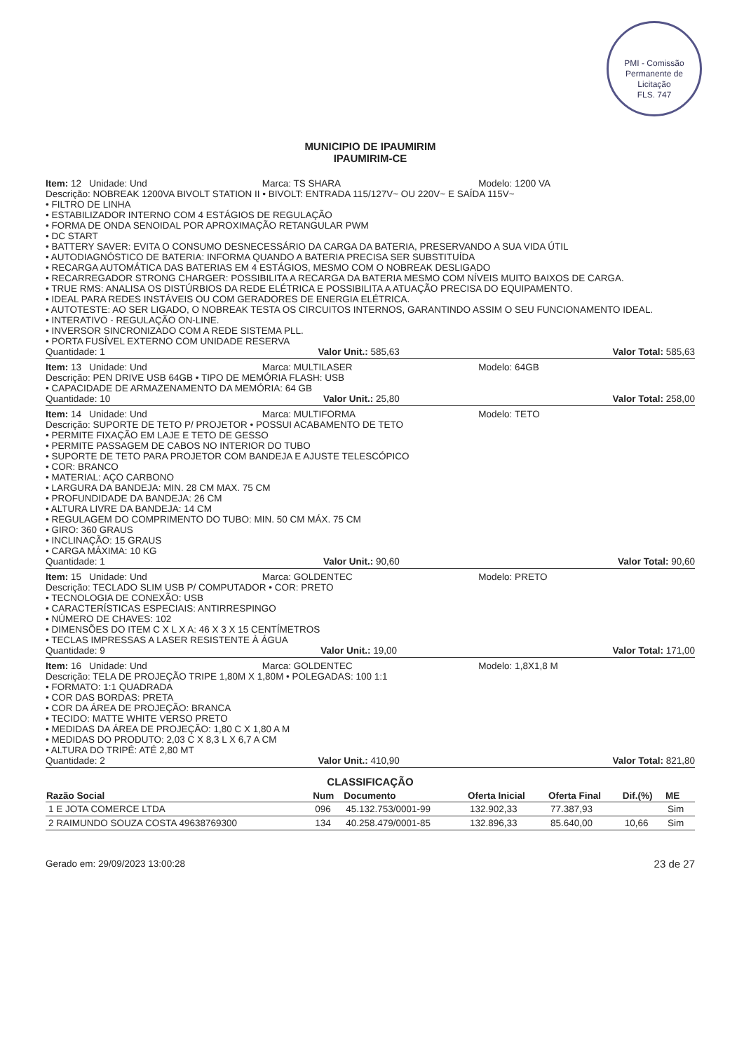PMI - Comissão Permanente de Licitação
FLS. 747
MUNICIPIO DE IPAUMIRIM
IPAUMIRIM-CE
Item: 12 Unidade: Und Marca: TS SHARA Modelo: 1200 VA
Descrição: NOBREAK 1200VA BIVOLT STATION II • BIVOLT: ENTRADA 115/127V~ OU 220V~ E SAÍDA 115V~
• FILTRO DE LINHA
• ESTABILIZADOR INTERNO COM 4 ESTÁGIOS DE REGULAÇÃO
• FORMA DE ONDA SENOIDAL POR APROXIMAÇÃO RETANGULAR PWM
• DC START
• BATTERY SAVER: EVITA O CONSUMO DESNECESSÁRIO DA CARGA DA BATERIA, PRESERVANDO A SUA VIDA ÚTIL
• AUTODIAGNÓSTICO DE BATERIA: INFORMA QUANDO A BATERIA PRECISA SER SUBSTITUÍDA
• RECARGA AUTOMÁTICA DAS BATERIAS EM 4 ESTÁGIOS, MESMO COM O NOBREAK DESLIGADO
• RECARREGADOR STRONG CHARGER: POSSIBILITA A RECARGA DA BATERIA MESMO COM NÍVEIS MUITO BAIXOS DE CARGA.
• TRUE RMS: ANALISA OS DISTÚRBIOS DA REDE ELÉTRICA E POSSIBILITA A ATUAÇÃO PRECISA DO EQUIPAMENTO.
• IDEAL PARA REDES INSTÁVEIS OU COM GERADORES DE ENERGIA ELÉTRICA.
• AUTOTESTE: AO SER LIGADO, O NOBREAK TESTA OS CIRCUITOS INTERNOS, GARANTINDO ASSIM O SEU FUNCIONAMENTO IDEAL.
• INTERATIVO - REGULAÇÃO ON-LINE.
• INVERSOR SINCRONIZADO COM A REDE SISTEMA PLL.
• PORTA FUSÍVEL EXTERNO COM UNIDADE RESERVA
Quantidade: 1 Valor Unit.: 585,63 Valor Total: 585,63
Item: 13 Unidade: Und Marca: MULTILASER Modelo: 64GB
Descrição: PEN DRIVE USB 64GB • TIPO DE MEMÓRIA FLASH: USB
• CAPACIDADE DE ARMAZENAMENTO DA MEMÓRIA: 64 GB
Quantidade: 10 Valor Unit.: 25,80 Valor Total: 258,00
Item: 14 Unidade: Und Marca: MULTIFORMA Modelo: TETO
Descrição: SUPORTE DE TETO P/ PROJETOR • POSSUI ACABAMENTO DE TETO
• PERMITE FIXAÇÃO EM LAJE E TETO DE GESSO
• PERMITE PASSAGEM DE CABOS NO INTERIOR DO TUBO
• SUPORTE DE TETO PARA PROJETOR COM BANDEJA E AJUSTE TELESCÓPICO
• COR: BRANCO
• MATERIAL: AÇO CARBONO
• LARGURA DA BANDEJA: MIN. 28 CM MAX. 75 CM
• PROFUNDIDADE DA BANDEJA: 26 CM
• ALTURA LIVRE DA BANDEJA: 14 CM
• REGULAGEM DO COMPRIMENTO DO TUBO: MIN. 50 CM MÁX. 75 CM
• GIRO: 360 GRAUS
• INCLINAÇÃO: 15 GRAUS
• CARGA MÁXIMA: 10 KG
Quantidade: 1 Valor Unit.: 90,60 Valor Total: 90,60
Item: 15 Unidade: Und Marca: GOLDENTEC Modelo: PRETO
Descrição: TECLADO SLIM USB P/ COMPUTADOR • COR: PRETO
• TECNOLOGIA DE CONEXÃO: USB
• CARACTERÍSTICAS ESPECIAIS: ANTIRRESPINGO
• NÚMERO DE CHAVES: 102
• DIMENSÕES DO ITEM C X L X A: 46 X 3 X 15 CENTÍMETROS
• TECLAS IMPRESSAS A LASER RESISTENTE À ÁGUA
Quantidade: 9 Valor Unit.: 19,00 Valor Total: 171,00
Item: 16 Unidade: Und Marca: GOLDENTEC Modelo: 1,8X1,8 M
Descrição: TELA DE PROJEÇÃO TRIPE 1,80M X 1,80M • POLEGADAS: 100 1:1
• FORMATO: 1:1 QUADRADA
• COR DAS BORDAS: PRETA
• COR DA ÁREA DE PROJEÇÃO: BRANCA
• TECIDO: MATTE WHITE VERSO PRETO
• MEDIDAS DA ÁREA DE PROJEÇÃO: 1,80 C X 1,80 A M
• MEDIDAS DO PRODUTO: 2,03 C X 8,3 L X 6,7 A CM
• ALTURA DO TRIPÉ: ATÉ 2,80 MT
Quantidade: 2 Valor Unit.: 410,90 Valor Total: 821,80
CLASSIFICAÇÃO
| Razão Social | Num | Documento | Oferta Inicial | Oferta Final | Dif.(%) | ME |
| --- | --- | --- | --- | --- | --- | --- |
| 1 E JOTA COMERCE LTDA | 096 | 45.132.753/0001-99 | 132.902,33 | 77.387,93 | | Sim |
| 2 RAIMUNDO SOUZA COSTA 49638769300 | 134 | 40.258.479/0001-85 | 132.896,33 | 85.640,00 | 10,66 | Sim |
Gerado em: 29/09/2023 13:00:28 23 de 27